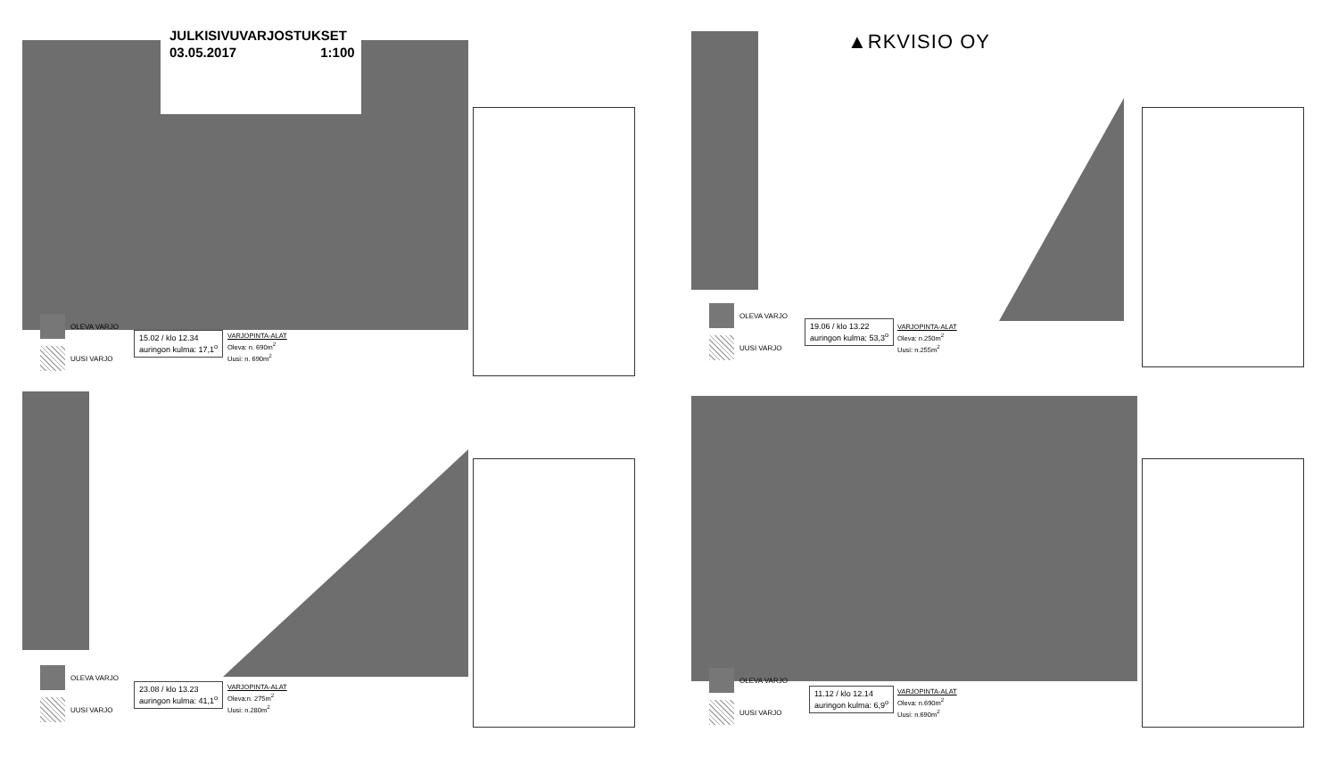JULKISIVUVARJOSTUKSET
03.05.2017 1:100
OLEVA VARJO
UUSI VARJO
15.02 / klo 12.34
auringon kulma: 17,1<sup>o</sup>
VARJOPINTA-ALAT
Oleva: n. 690m<sup>2</sup>
Uusi: n. 690m<sup>2</sup>
▲RKVISIO OY
OLEVA VARJO
UUSI VARJO
19.06 / klo 13.22
auringon kulma: 53,3<sup>o</sup>
VARJOPINTA-ALAT
Oleva: n.250m<sup>2</sup>
Uusi: n.255m<sup>2</sup>
OLEVA VARJO
UUSI VARJO
23.08 / klo 13.23
auringon kulma: 41,1<sup>o</sup>
VARJOPINTA-ALAT
Oleva:n. 275m<sup>2</sup>
Uusi: n.280m<sup>2</sup>
OLEVA VARJO
UUSI VARJO
11.12 / klo 12.14
auringon kulma: 6,9<sup>o</sup>
VARJOPINTA-ALAT
Oleva: n.690m<sup>2</sup>
Uusi: n.690m<sup>2</sup>